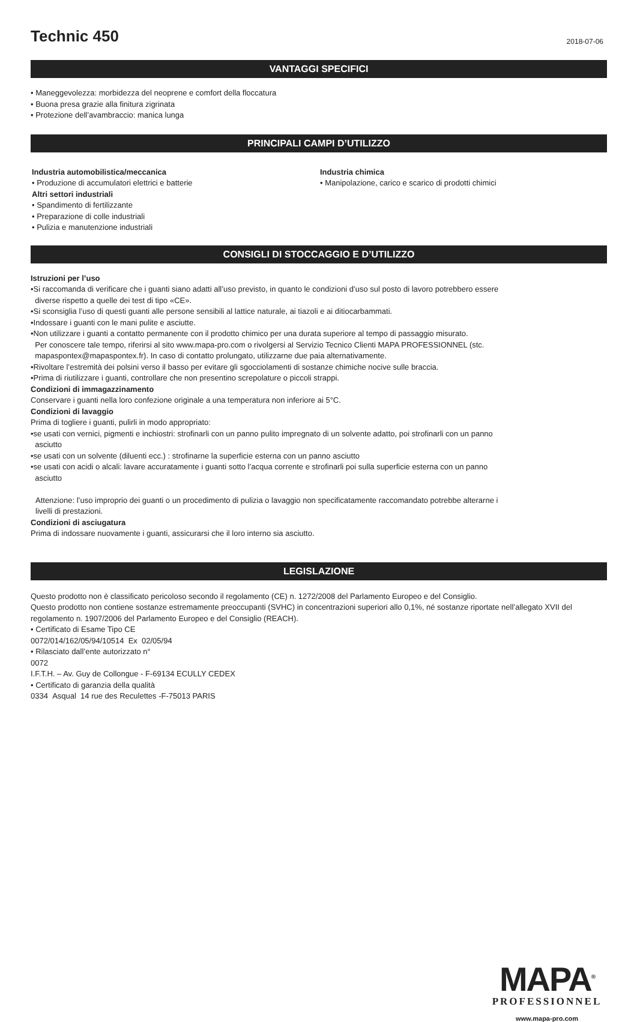Technic 450
2018-07-06
VANTAGGI SPECIFICI
• Maneggevolezza: morbidezza del neoprene e comfort della floccatura
• Buona presa grazie alla finitura zigrinata
• Protezione dell’avambraccio: manica lunga
PRINCIPALI CAMPI D’UTILIZZO
Industria automobilistica/meccanica
• Produzione di accumulatori elettrici e batterie
Altri settori industriali
• Spandimento di fertilizzante
• Preparazione di colle industriali
• Pulizia e manutenzione industriali
Industria chimica
• Manipolazione, carico e scarico di prodotti chimici
CONSIGLI DI STOCCAGGIO E D’UTILIZZO
Istruzioni per l’uso
•Si raccomanda di verificare che i guanti siano adatti all’uso previsto, in quanto le condizioni d’uso sul posto di lavoro potrebbero essere
diverse rispetto a quelle dei test di tipo «CE».
•Si sconsiglia l’uso di questi guanti alle persone sensibili al lattice naturale, ai tiazoli e ai ditiocarbammati.
•Indossare i guanti con le mani pulite e asciutte.
•Non utilizzare i guanti a contatto permanente con il prodotto chimico per una durata superiore al tempo di passaggio misurato.
Per conoscere tale tempo, riferirsi al sito www.mapa-pro.com o rivolgersi al Servizio Tecnico Clienti MAPA PROFESSIONNEL (stc.
mapaspontex@mapaspontex.fr). In caso di contatto prolungato, utilizzarne due paia alternativamente.
•Rivoltare l’estremità dei polsini verso il basso per evitare gli sgocciolamenti di sostanze chimiche nocive sulle braccia.
•Prima di riutilizzare i guanti, controllare che non presentino screpolature o piccoli strappi.
Condizioni di immagazzinamento
Conservare i guanti nella loro confezione originale a una temperatura non inferiore ai 5°C.
Condizioni di lavaggio
Prima di togliere i guanti, pulirli in modo appropriato:
•se usati con vernici, pigmenti e inchiostri: strofinarli con un panno pulito impregnato di un solvente adatto, poi strofinarli con un panno
asciutto
•se usati con un solvente (diluenti ecc.) : strofinarne la superficie esterna con un panno asciutto
•se usati con acidi o alcali: lavare accuratamente i guanti sotto l’acqua corrente e strofinarli poi sulla superficie esterna con un panno
asciutto
Attenzione: l’uso improprio dei guanti o un procedimento di pulizia o lavaggio non specificatamente raccomandato potrebbe alterarne i
livelli di prestazioni.
Condizioni di asciugatura
Prima di indossare nuovamente i guanti, assicurarsi che il loro interno sia asciutto.
LEGISLAZIONE
Questo prodotto non è classificato pericoloso secondo il regolamento (CE) n. 1272/2008 del Parlamento Europeo e del Consiglio.
Questo prodotto non contiene sostanze estremamente preoccupanti (SVHC) in concentrazioni superiori allo 0,1%, né sostanze riportate nell’allegato XVII del regolamento n. 1907/2006 del Parlamento Europeo e del Consiglio (REACH).
• Certificato di Esame Tipo CE
0072/014/162/05/94/10514 Ex 02/05/94
• Rilasciato dall’ente autorizzato n°
0072
I.F.T.H. – Av. Guy de Collongue - F-69134 ECULLY CEDEX
• Certificato di garanzia della qualità
0334 Asqual 14 rue des Reculettes -F-75013 PARIS
MAPA<sup>®</sup>
PROFESSIONNEL
www.mapa-pro.com